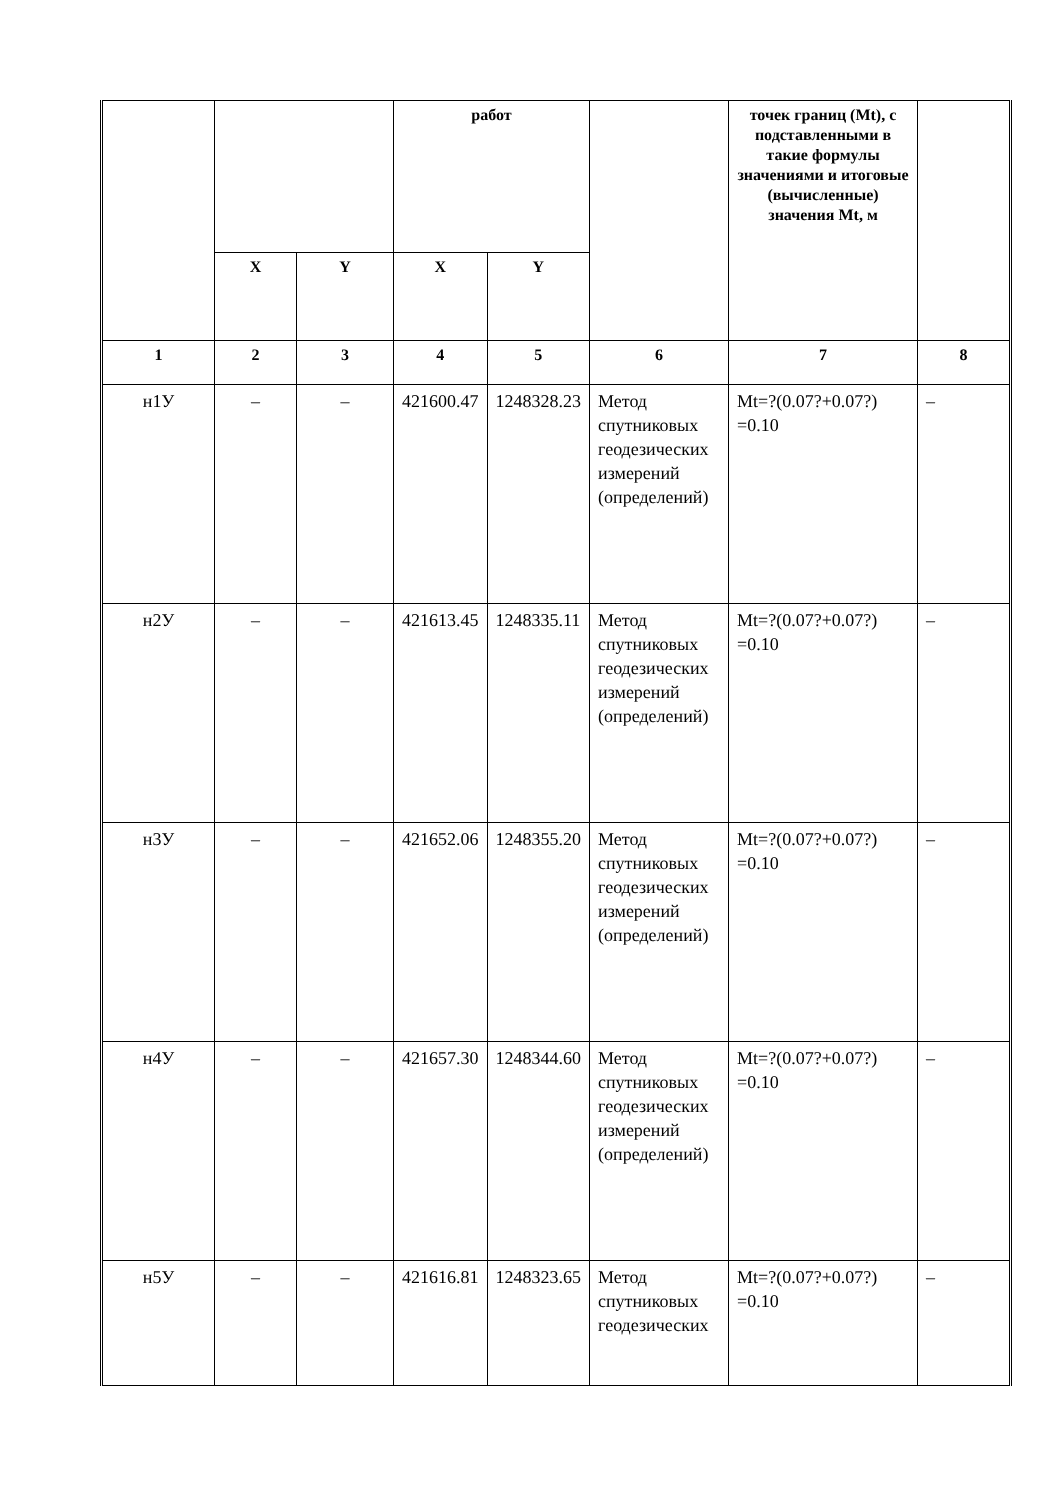| | | | работ | | | точек границ (Mt), с подставленными в такие формулы значениями и итоговые (вычисленные) значения Mt, м | |
| --- | --- | --- | --- | --- | --- | --- | --- |
| | X | Y | X | Y | | | |
| 1 | 2 | 3 | 4 | 5 | 6 | 7 | 8 |
| н1У | – | – | 421600.47 | 1248328.23 | Метод спутниковых геодезических измерений (определений) | Mt=?(0.07?+0.07?) =0.10 | – |
| н2У | – | – | 421613.45 | 1248335.11 | Метод спутниковых геодезических измерений (определений) | Mt=?(0.07?+0.07?) =0.10 | – |
| н3У | – | – | 421652.06 | 1248355.20 | Метод спутниковых геодезических измерений (определений) | Mt=?(0.07?+0.07?) =0.10 | – |
| н4У | – | – | 421657.30 | 1248344.60 | Метод спутниковых геодезических измерений (определений) | Mt=?(0.07?+0.07?) =0.10 | – |
| н5У | – | – | 421616.81 | 1248323.65 | Метод спутниковых геодезических | Mt=?(0.07?+0.07?) =0.10 | – |